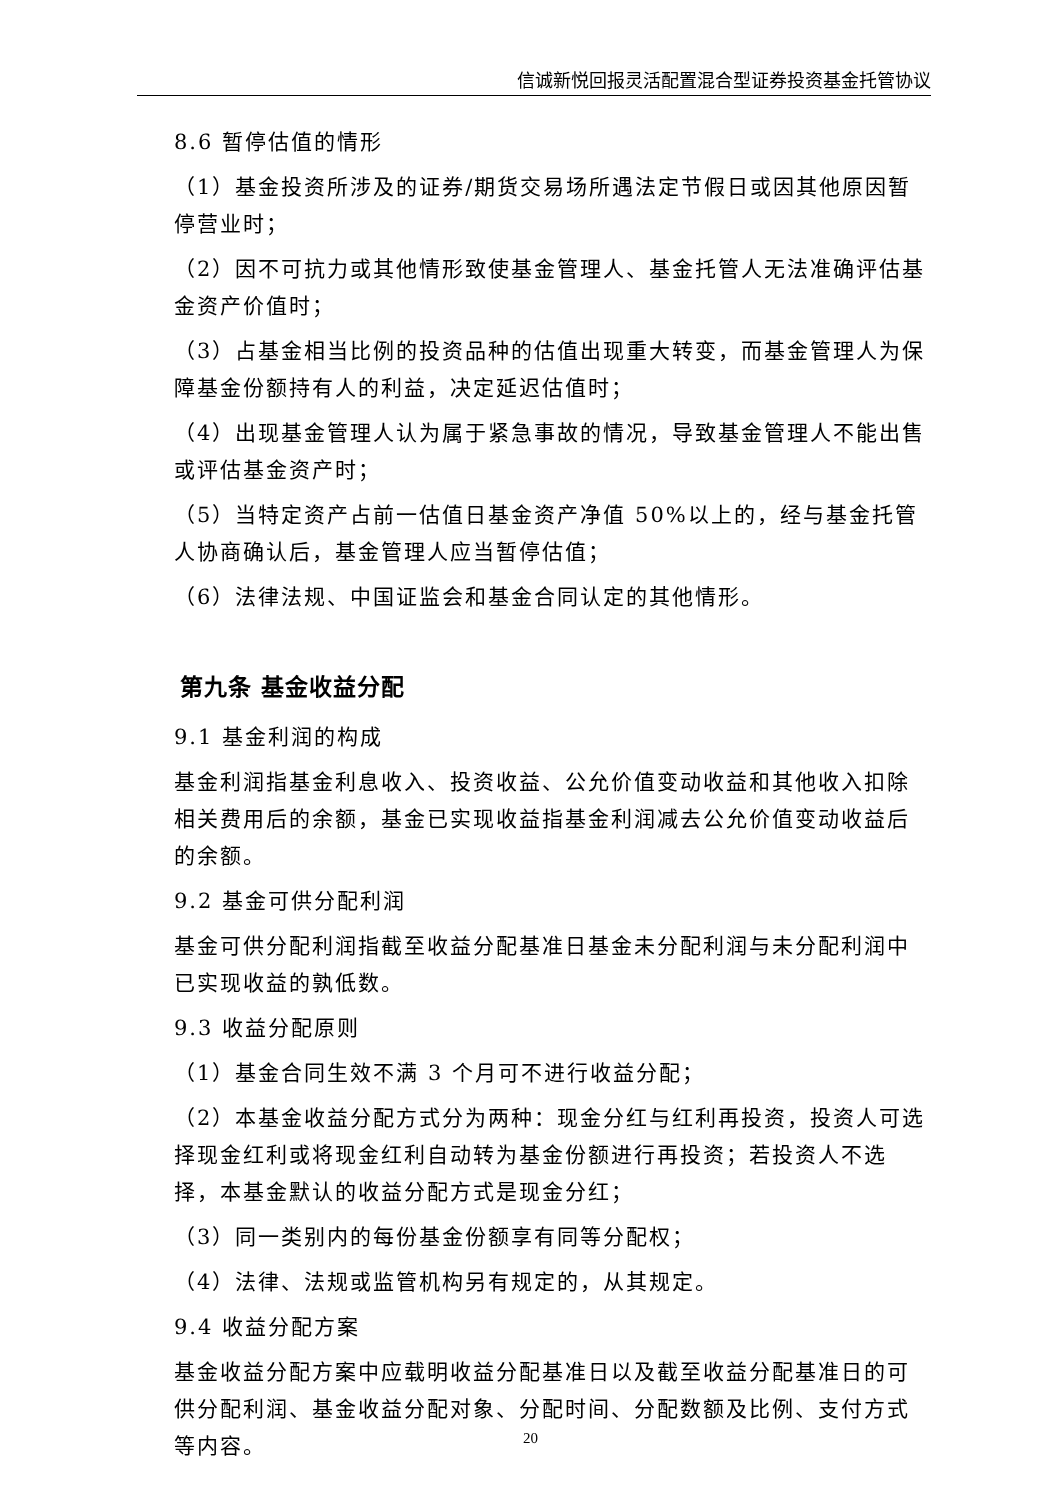信诚新悦回报灵活配置混合型证券投资基金托管协议
8.6 暂停估值的情形
（1）基金投资所涉及的证券/期货交易场所遇法定节假日或因其他原因暂停营业时；
（2）因不可抗力或其他情形致使基金管理人、基金托管人无法准确评估基金资产价值时；
（3）占基金相当比例的投资品种的估值出现重大转变，而基金管理人为保障基金份额持有人的利益，决定延迟估值时；
（4）出现基金管理人认为属于紧急事故的情况，导致基金管理人不能出售或评估基金资产时；
（5）当特定资产占前一估值日基金资产净值 50%以上的，经与基金托管人协商确认后，基金管理人应当暂停估值；
（6）法律法规、中国证监会和基金合同认定的其他情形。
第九条 基金收益分配
9.1 基金利润的构成
基金利润指基金利息收入、投资收益、公允价值变动收益和其他收入扣除相关费用后的余额，基金已实现收益指基金利润减去公允价值变动收益后的余额。
9.2 基金可供分配利润
基金可供分配利润指截至收益分配基准日基金未分配利润与未分配利润中已实现收益的孰低数。
9.3 收益分配原则
（1）基金合同生效不满 3 个月可不进行收益分配；
（2）本基金收益分配方式分为两种：现金分红与红利再投资，投资人可选择现金红利或将现金红利自动转为基金份额进行再投资；若投资人不选择，本基金默认的收益分配方式是现金分红；
（3）同一类别内的每份基金份额享有同等分配权；
（4）法律、法规或监管机构另有规定的，从其规定。
9.4 收益分配方案
基金收益分配方案中应载明收益分配基准日以及截至收益分配基准日的可供分配利润、基金收益分配对象、分配时间、分配数额及比例、支付方式等内容。
20